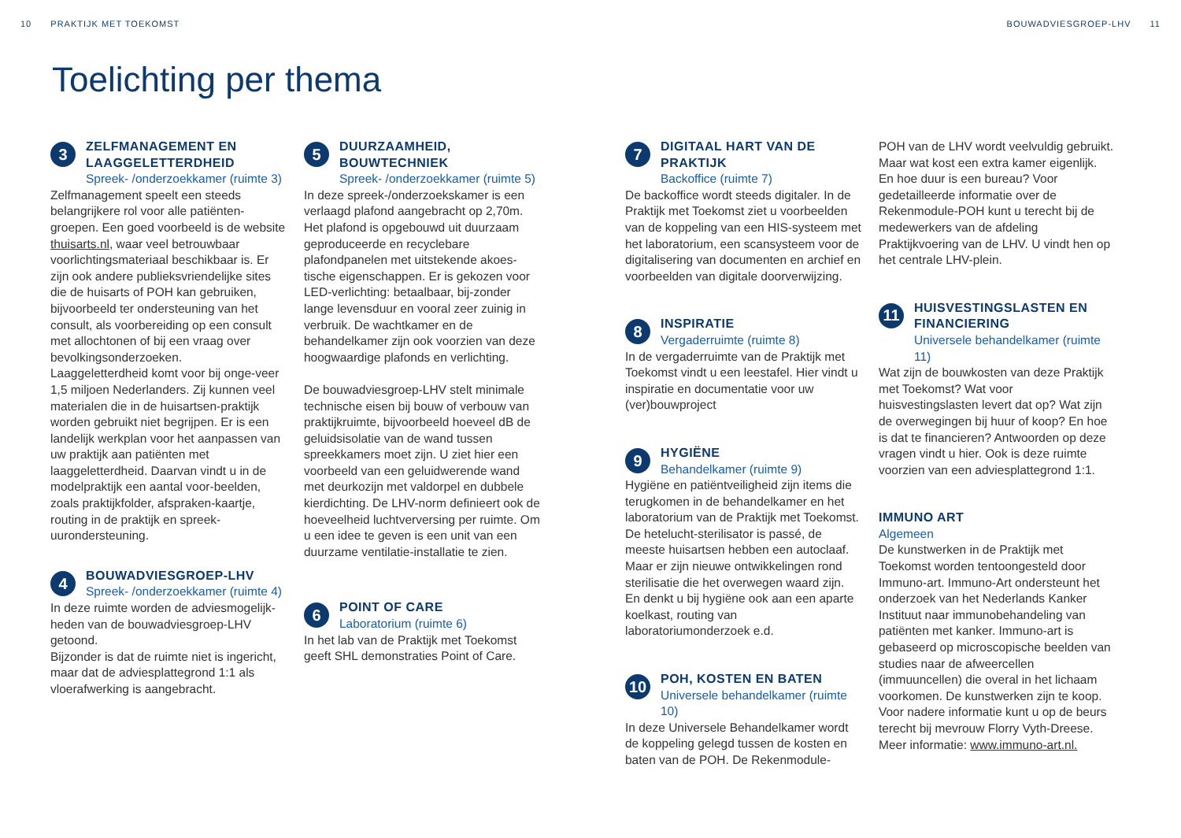10 PRAKTIJK MET TOEKOMST BOUWADVIESGROEP-LHV 11
Toelichting per thema
3
ZELFMANAGEMENT EN LAAGGELETTERDHEID
Spreek- /onderzoekkamer (ruimte 3)
Zelfmanagement speelt een steeds belangrijkere rol voor alle patiënten-groepen. Een goed voorbeeld is de website thuisarts.nl, waar veel betrouwbaar voorlichtingsmateriaal beschikbaar is. Er zijn ook andere publieksvriendelijke sites die de huisarts of POH kan gebruiken, bijvoorbeeld ter ondersteuning van het consult, als voorbereiding op een consult met allochtonen of bij een vraag over bevolkingsonderzoeken.
Laaggeletterdheid komt voor bij onge-veer 1,5 miljoen Nederlanders. Zij kunnen veel materialen die in de huisartsen-praktijk worden gebruikt niet begrijpen. Er is een landelijk werkplan voor het aanpassen van uw praktijk aan patiënten met laaggeletterdheid. Daarvan vindt u in de modelpraktijk een aantal voor-beelden, zoals praktijkfolder, afspraken-kaartje, routing in de praktijk en spreek-uurondersteuning.
4
BOUWADVIESGROEP-LHV
Spreek- /onderzoekkamer (ruimte 4)
In deze ruimte worden de adviesmogelijk-heden van de bouwadviesgroep-LHV getoond.
Bijzonder is dat de ruimte niet is ingericht, maar dat de adviesplattegrond 1:1 als vloerafwerking is aangebracht.
5
DUURZAAMHEID, BOUWTECHNIEK
Spreek- /onderzoekkamer (ruimte 5)
In deze spreek-/onderzoekskamer is een verlaagd plafond aangebracht op 2,70m. Het plafond is opgebouwd uit duurzaam geproduceerde en recyclebare plafondpanelen met uitstekende akoes-tische eigenschappen. Er is gekozen voor LED-verlichting: betaalbaar, bij-zonder lange levensduur en vooral zeer zuinig in verbruik. De wachtkamer en de behandelkamer zijn ook voorzien van deze hoogwaardige plafonds en verlichting.
De bouwadviesgroep-LHV stelt minimale technische eisen bij bouw of verbouw van praktijkruimte, bijvoorbeeld hoeveel dB de geluidsisolatie van de wand tussen spreekkamers moet zijn. U ziet hier een voorbeeld van een geluidwerende wand met deurkozijn met valdorpel en dubbele kierdichting. De LHV-norm definieert ook de hoeveelheid luchtverversing per ruimte. Om u een idee te geven is een unit van een duurzame ventilatie-installatie te zien.
6
POINT OF CARE
Laboratorium (ruimte 6)
In het lab van de Praktijk met Toekomst geeft SHL demonstraties Point of Care.
7
DIGITAAL HART VAN DE PRAKTIJK
Backoffice (ruimte 7)
De backoffice wordt steeds digitaler. In de Praktijk met Toekomst ziet u voorbeelden van de koppeling van een HIS-systeem met het laboratorium, een scansysteem voor de digitalisering van documenten en archief en voorbeelden van digitale doorverwijzing.
8
INSPIRATIE
Vergaderruimte (ruimte 8)
In de vergaderruimte van de Praktijk met Toekomst vindt u een leestafel. Hier vindt u inspiratie en documentatie voor uw (ver)bouwproject
9
HYGIËNE
Behandelkamer (ruimte 9)
Hygiëne en patiëntveiligheid zijn items die terugkomen in de behandelkamer en het laboratorium van de Praktijk met Toekomst. De hetelucht-sterilisator is passé, de meeste huisartsen hebben een autoclaaf. Maar er zijn nieuwe ontwikkelingen rond sterilisatie die het overwegen waard zijn. En denkt u bij hygiëne ook aan een aparte koelkast, routing van laboratoriumonderzoek e.d.
10
POH, KOSTEN EN BATEN
Universele behandelkamer (ruimte 10)
In deze Universele Behandelkamer wordt de koppeling gelegd tussen de kosten en baten van de POH. De Rekenmodule-
POH van de LHV wordt veelvuldig gebruikt. Maar wat kost een extra kamer eigenlijk. En hoe duur is een bureau? Voor gedetailleerde informatie over de Rekenmodule-POH kunt u terecht bij de medewerkers van de afdeling Praktijkvoering van de LHV. U vindt hen op het centrale LHV-plein.
11
HUISVESTINGSLASTEN EN FINANCIERING
Universele behandelkamer (ruimte 11)
Wat zijn de bouwkosten van deze Praktijk met Toekomst? Wat voor huisvestingslasten levert dat op? Wat zijn de overwegingen bij huur of koop? En hoe is dat te financieren? Antwoorden op deze vragen vindt u hier. Ook is deze ruimte voorzien van een adviesplattegrond 1:1.
IMMUNO ART
Algemeen
De kunstwerken in de Praktijk met Toekomst worden tentoongesteld door Immuno-art. Immuno-Art ondersteunt het onderzoek van het Nederlands Kanker Instituut naar immunobehandeling van patiënten met kanker. Immuno-art is gebaseerd op microscopische beelden van studies naar de afweercellen (immuuncellen) die overal in het lichaam voorkomen. De kunstwerken zijn te koop. Voor nadere informatie kunt u op de beurs terecht bij mevrouw Florry Vyth-Dreese.
Meer informatie: www.immuno-art.nl.